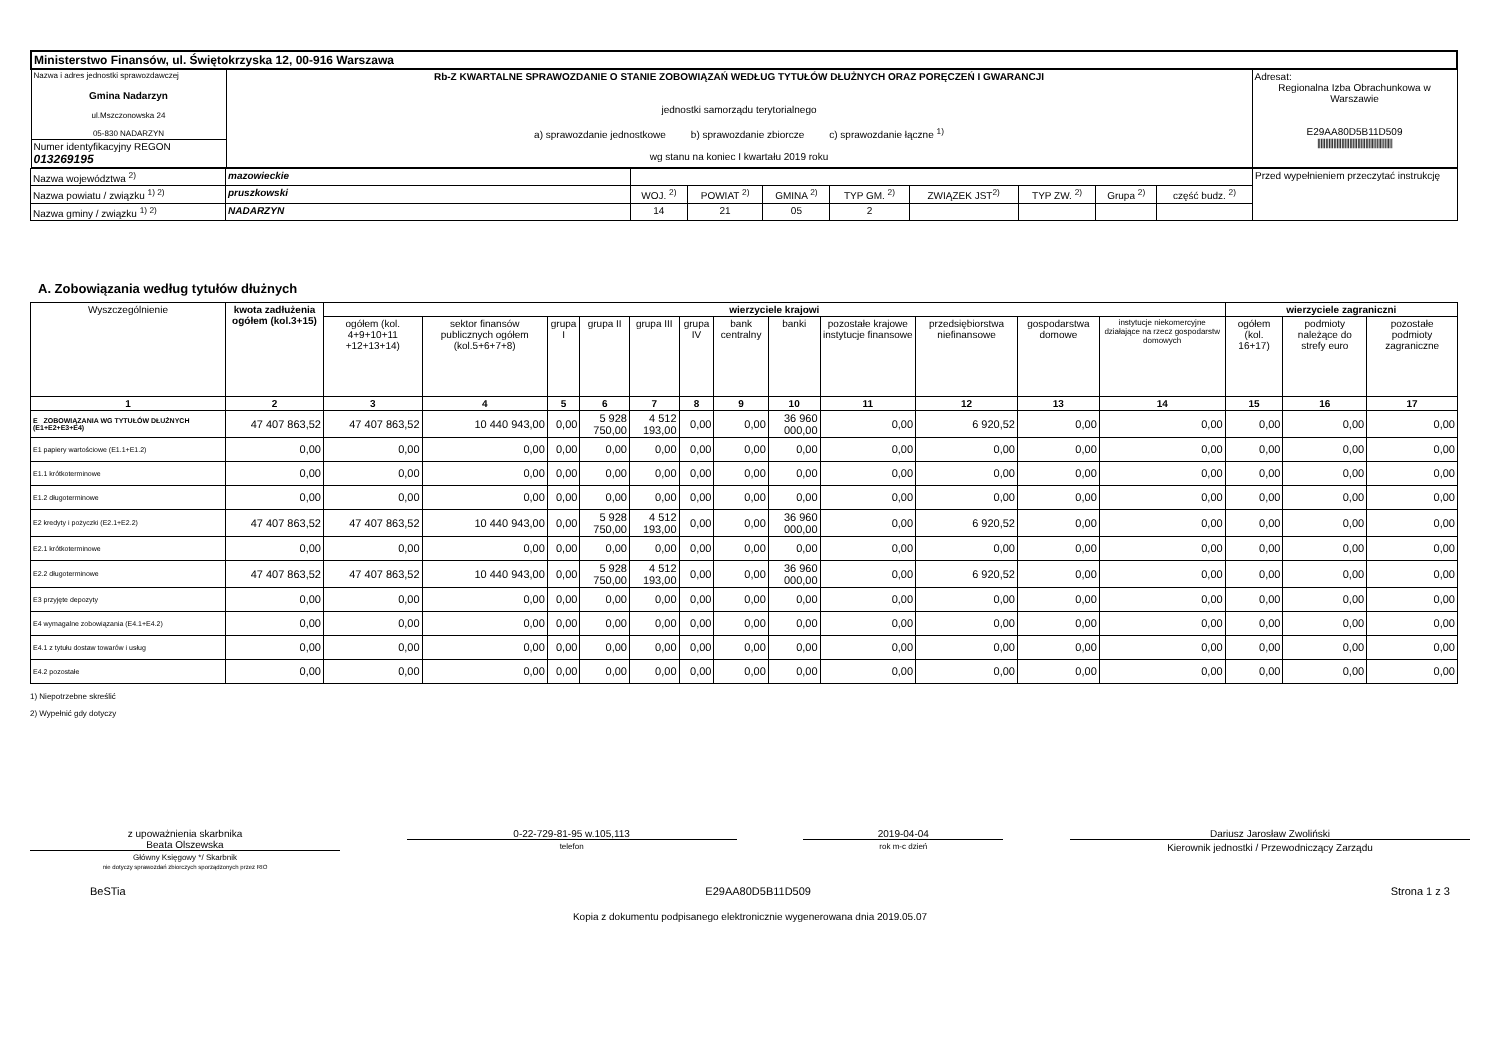| Ministerstwo Finansów, ul. Świętokrzyska 12, 00-916 Warszawa | | |
| Nazwa i adres jednostki sprawozdawczej Gmina Nadarzyn ul.Mszczonowska 24 05-830 NADARZYN | Rb-Z KWARTALNE SPRAWOZDANIE O STANIE ZOBOWIĄZAŃ WEDŁUG TYTUŁÓW DŁUŻNYCH ORAZ PORĘCZEŃ I GWARANCJI jednostki samorządu terytorialnego a) sprawozdanie jednostkowe b) sprawozdanie zbiorcze c) sprawozdanie łączne <sup>1)</sup> wg stanu na koniec I kwartału 2019 roku | Adresat: Regionalna Izba Obrachunkowa w Warszawie E29AA80D5B11D509 /////////////////////////////////////////////// |
| Numer identyfikacyjny REGON 013269195 | | |
| Nazwa województwa <sup>2)</sup> | mazowieckie | | | | | | | | | Przed wypełnieniem przeczytać instrukcję |
| Nazwa powiatu / związku <sup>1) 2)</sup> | pruszkowski | WOJ. <sup>2)</sup> | POWIAT <sup>2)</sup> | GMINA <sup>2)</sup> | TYP GM. <sup>2)</sup> | ZWIĄZEK JST<sup>2)</sup> | TYP ZW. <sup>2)</sup> | Grupa <sup>2)</sup> | część budz. <sup>2)</sup> | |
| Nazwa gminy / związku <sup>1) 2)</sup> | NADARZYN | 14 | 21 | 05 | 2 | | | | | |
A. Zobowiązania według tytułów dłużnych
| Wyszczególnienie | kwota zadłużenia ogółem (kol.3+15) | wierzyciele krajowi | | | | | | | | | | | | wierzyciele zagraniczni | | |
| --- | --- | --- | --- | --- | --- | --- | --- | --- | --- | --- | --- | --- | --- | --- | --- | --- |
| | | ogółem (kol. 4+9+10+11 +12+13+14) | sektor finansów publicznych ogółem (kol.5+6+7+8) | grupa I | grupa II | grupa III | grupa IV | bank centralny | banki | pozostałe krajowe instytucje finansowe | przedsiębiorstwa niefinansowe | gospodarstwa domowe | instytucje niekomercyjne działające na rzecz gospodarstw domowych | ogółem (kol. 16+17) | podmioty należące do strefy euro | pozostałe podmioty zagraniczne |
| 1 | 2 | 3 | 4 | 5 | 6 | 7 | 8 | 9 | 10 | 11 | 12 | 13 | 14 | 15 | 16 | 17 |
| E ZOBOWIĄZANIA WG TYTUŁÓW DŁUŻNYCH (E1+E2+E3+E4) | 47 407 863,52 | 47 407 863,52 | 10 440 943,00 | 0,00 | 5 928 750,00 | 4 512 193,00 | 0,00 | 0,00 | 36 960 000,00 | 0,00 | 6 920,52 | 0,00 | 0,00 | 0,00 | 0,00 | 0,00 |
| E1 papiery wartościowe (E1.1+E1.2) | 0,00 | 0,00 | 0,00 | 0,00 | 0,00 | 0,00 | 0,00 | 0,00 | 0,00 | 0,00 | 0,00 | 0,00 | 0,00 | 0,00 | 0,00 | 0,00 |
| E1.1 krótkoterminowe | 0,00 | 0,00 | 0,00 | 0,00 | 0,00 | 0,00 | 0,00 | 0,00 | 0,00 | 0,00 | 0,00 | 0,00 | 0,00 | 0,00 | 0,00 | 0,00 |
| E1.2 długoterminowe | 0,00 | 0,00 | 0,00 | 0,00 | 0,00 | 0,00 | 0,00 | 0,00 | 0,00 | 0,00 | 0,00 | 0,00 | 0,00 | 0,00 | 0,00 | 0,00 |
| E2 kredyty i pożyczki (E2.1+E2.2) | 47 407 863,52 | 47 407 863,52 | 10 440 943,00 | 0,00 | 5 928 750,00 | 4 512 193,00 | 0,00 | 0,00 | 36 960 000,00 | 0,00 | 6 920,52 | 0,00 | 0,00 | 0,00 | 0,00 | 0,00 |
| E2.1 krótkoterminowe | 0,00 | 0,00 | 0,00 | 0,00 | 0,00 | 0,00 | 0,00 | 0,00 | 0,00 | 0,00 | 0,00 | 0,00 | 0,00 | 0,00 | 0,00 | 0,00 |
| E2.2 długoterminowe | 47 407 863,52 | 47 407 863,52 | 10 440 943,00 | 0,00 | 5 928 750,00 | 4 512 193,00 | 0,00 | 0,00 | 36 960 000,00 | 0,00 | 6 920,52 | 0,00 | 0,00 | 0,00 | 0,00 | 0,00 |
| E3 przyjęte depozyty | 0,00 | 0,00 | 0,00 | 0,00 | 0,00 | 0,00 | 0,00 | 0,00 | 0,00 | 0,00 | 0,00 | 0,00 | 0,00 | 0,00 | 0,00 | 0,00 |
| E4 wymagalne zobowiązania (E4.1+E4.2) | 0,00 | 0,00 | 0,00 | 0,00 | 0,00 | 0,00 | 0,00 | 0,00 | 0,00 | 0,00 | 0,00 | 0,00 | 0,00 | 0,00 | 0,00 | 0,00 |
| E4.1 z tytułu dostaw towarów i usług | 0,00 | 0,00 | 0,00 | 0,00 | 0,00 | 0,00 | 0,00 | 0,00 | 0,00 | 0,00 | 0,00 | 0,00 | 0,00 | 0,00 | 0,00 | 0,00 |
| E4.2 pozostałe | 0,00 | 0,00 | 0,00 | 0,00 | 0,00 | 0,00 | 0,00 | 0,00 | 0,00 | 0,00 | 0,00 | 0,00 | 0,00 | 0,00 | 0,00 | 0,00 |
1) Niepotrzebne skreślić
2) Wypełnić gdy dotyczy
z upoważnienia skarbnika
Beata Olszewska
Główny Księgowy */ Skarbnik
nie dotyczy sprawozdań zbiorczych sporządzonych przez RIO
0-22-729-81-95 w.105,113
telefon
2019-04-04
rok m-c dzień
Dariusz Jarosław Zwoliński
Kierownik jednostki / Przewodniczący Zarządu
BeSTia E29AA80D5B11D509 Strona 1 z 3
Kopia z dokumentu podpisanego elektronicznie wygenerowana dnia 2019.05.07